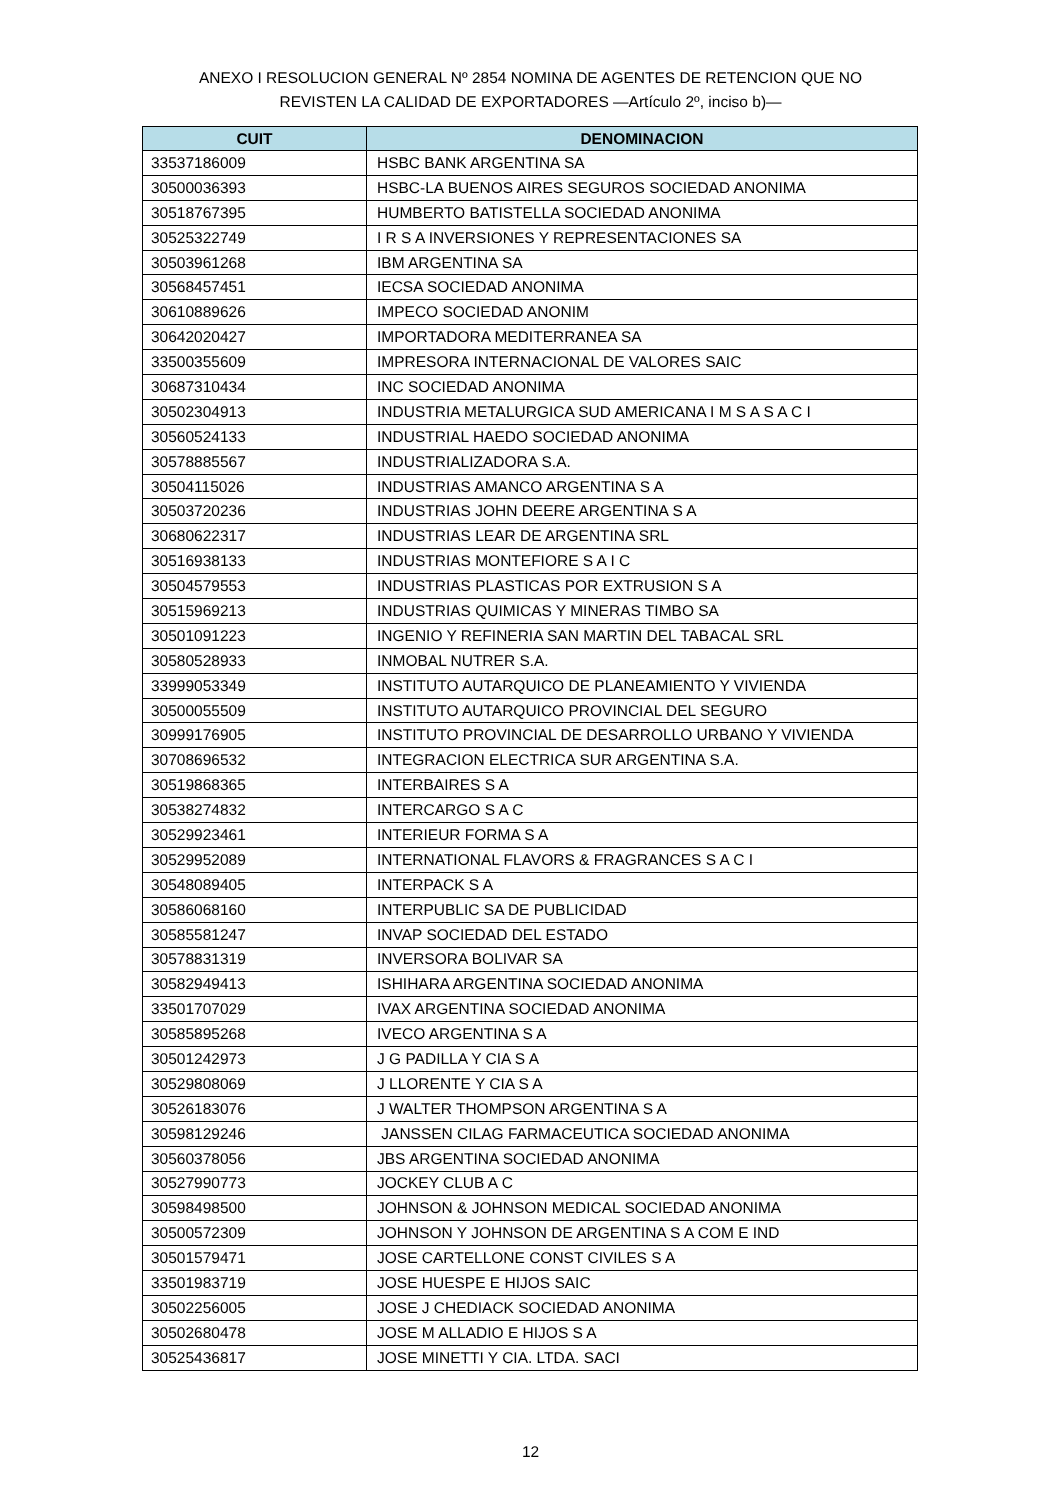ANEXO I RESOLUCION GENERAL Nº 2854 NOMINA DE AGENTES DE RETENCION QUE NO
REVISTEN LA CALIDAD DE EXPORTADORES —Artículo 2º, inciso b)—
| CUIT | DENOMINACION |
| --- | --- |
| 33537186009 | HSBC BANK ARGENTINA SA |
| 30500036393 | HSBC-LA BUENOS AIRES SEGUROS SOCIEDAD ANONIMA |
| 30518767395 | HUMBERTO BATISTELLA SOCIEDAD ANONIMA |
| 30525322749 | I R S A INVERSIONES Y REPRESENTACIONES SA |
| 30503961268 | IBM ARGENTINA SA |
| 30568457451 | IECSA SOCIEDAD ANONIMA |
| 30610889626 | IMPECO SOCIEDAD ANONIM |
| 30642020427 | IMPORTADORA MEDITERRANEA SA |
| 33500355609 | IMPRESORA INTERNACIONAL DE VALORES SAIC |
| 30687310434 | INC SOCIEDAD ANONIMA |
| 30502304913 | INDUSTRIA METALURGICA SUD AMERICANA I M S A S A C I |
| 30560524133 | INDUSTRIAL HAEDO SOCIEDAD ANONIMA |
| 30578885567 | INDUSTRIALIZADORA S.A. |
| 30504115026 | INDUSTRIAS AMANCO ARGENTINA S A |
| 30503720236 | INDUSTRIAS JOHN DEERE ARGENTINA S A |
| 30680622317 | INDUSTRIAS LEAR DE ARGENTINA SRL |
| 30516938133 | INDUSTRIAS MONTEFIORE S A I C |
| 30504579553 | INDUSTRIAS PLASTICAS POR EXTRUSION S A |
| 30515969213 | INDUSTRIAS QUIMICAS Y MINERAS TIMBO SA |
| 30501091223 | INGENIO Y REFINERIA SAN MARTIN DEL TABACAL SRL |
| 30580528933 | INMOBAL NUTRER S.A. |
| 33999053349 | INSTITUTO AUTARQUICO DE PLANEAMIENTO Y VIVIENDA |
| 30500055509 | INSTITUTO AUTARQUICO PROVINCIAL DEL SEGURO |
| 30999176905 | INSTITUTO PROVINCIAL DE DESARROLLO URBANO Y VIVIENDA |
| 30708696532 | INTEGRACION ELECTRICA SUR ARGENTINA S.A. |
| 30519868365 | INTERBAIRES S A |
| 30538274832 | INTERCARGO S A C |
| 30529923461 | INTERIEUR FORMA S A |
| 30529952089 | INTERNATIONAL FLAVORS & FRAGRANCES S A C I |
| 30548089405 | INTERPACK S A |
| 30586068160 | INTERPUBLIC SA DE PUBLICIDAD |
| 30585581247 | INVAP SOCIEDAD DEL ESTADO |
| 30578831319 | INVERSORA BOLIVAR SA |
| 30582949413 | ISHIHARA ARGENTINA SOCIEDAD ANONIMA |
| 33501707029 | IVAX ARGENTINA SOCIEDAD ANONIMA |
| 30585895268 | IVECO ARGENTINA S A |
| 30501242973 | J G PADILLA Y CIA S A |
| 30529808069 | J LLORENTE Y CIA S A |
| 30526183076 | J WALTER THOMPSON ARGENTINA S A |
| 30598129246 | JANSSEN CILAG FARMACEUTICA SOCIEDAD ANONIMA |
| 30560378056 | JBS ARGENTINA SOCIEDAD ANONIMA |
| 30527990773 | JOCKEY CLUB A C |
| 30598498500 | JOHNSON & JOHNSON MEDICAL SOCIEDAD ANONIMA |
| 30500572309 | JOHNSON Y JOHNSON DE ARGENTINA S A COM E IND |
| 30501579471 | JOSE CARTELLONE CONST CIVILES S A |
| 33501983719 | JOSE HUESPE E HIJOS SAIC |
| 30502256005 | JOSE J CHEDIACK SOCIEDAD ANONIMA |
| 30502680478 | JOSE M ALLADIO E HIJOS S A |
| 30525436817 | JOSE MINETTI Y CIA. LTDA. SACI |
12